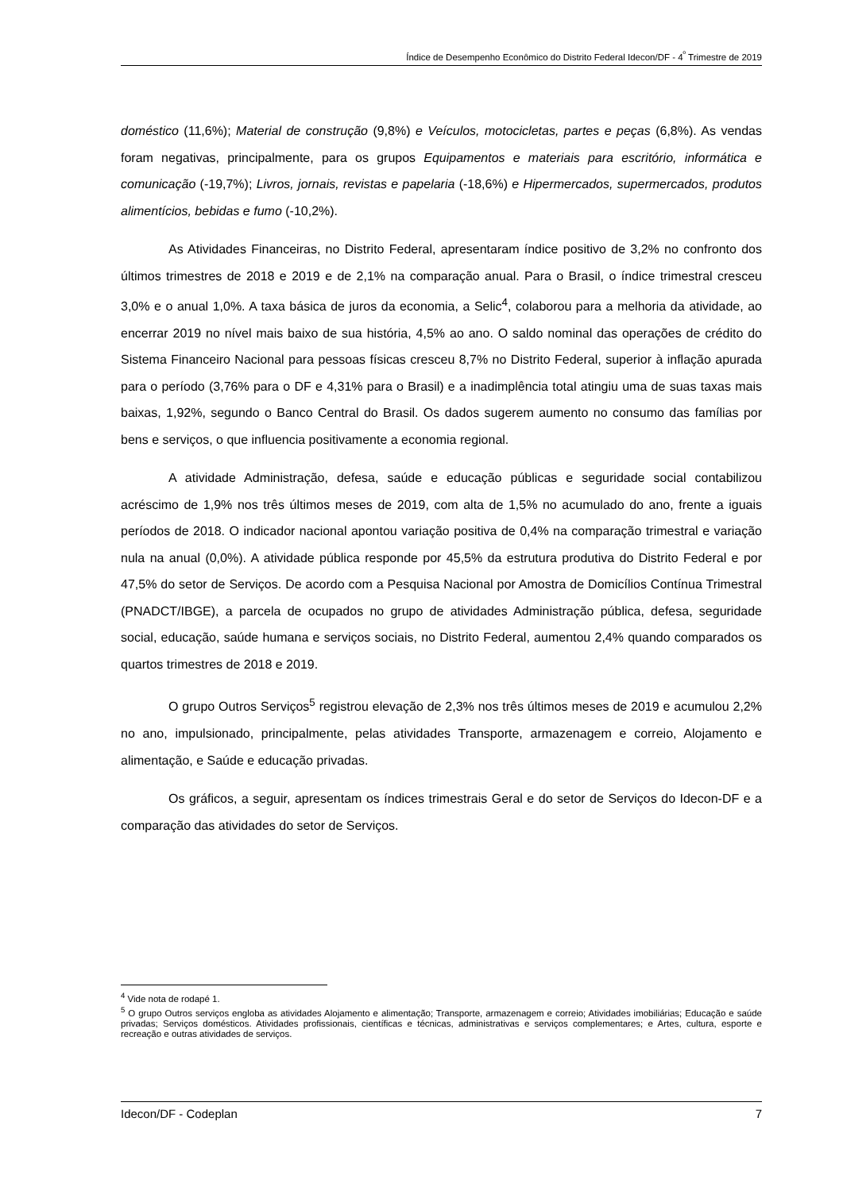Índice de Desempenho Econômico do Distrito Federal Idecon/DF - 4<sup>º</sup> Trimestre de 2019
doméstico (11,6%); Material de construção (9,8%) e Veículos, motocicletas, partes e peças (6,8%). As vendas foram negativas, principalmente, para os grupos Equipamentos e materiais para escritório, informática e comunicação (-19,7%); Livros, jornais, revistas e papelaria (-18,6%) e Hipermercados, supermercados, produtos alimentícios, bebidas e fumo (-10,2%).
As Atividades Financeiras, no Distrito Federal, apresentaram índice positivo de 3,2% no confronto dos últimos trimestres de 2018 e 2019 e de 2,1% na comparação anual. Para o Brasil, o índice trimestral cresceu 3,0% e o anual 1,0%. A taxa básica de juros da economia, a Selic<sup>4</sup>, colaborou para a melhoria da atividade, ao encerrar 2019 no nível mais baixo de sua história, 4,5% ao ano. O saldo nominal das operações de crédito do Sistema Financeiro Nacional para pessoas físicas cresceu 8,7% no Distrito Federal, superior à inflação apurada para o período (3,76% para o DF e 4,31% para o Brasil) e a inadimplência total atingiu uma de suas taxas mais baixas, 1,92%, segundo o Banco Central do Brasil. Os dados sugerem aumento no consumo das famílias por bens e serviços, o que influencia positivamente a economia regional.
A atividade Administração, defesa, saúde e educação públicas e seguridade social contabilizou acréscimo de 1,9% nos três últimos meses de 2019, com alta de 1,5% no acumulado do ano, frente a iguais períodos de 2018. O indicador nacional apontou variação positiva de 0,4% na comparação trimestral e variação nula na anual (0,0%). A atividade pública responde por 45,5% da estrutura produtiva do Distrito Federal e por 47,5% do setor de Serviços. De acordo com a Pesquisa Nacional por Amostra de Domicílios Contínua Trimestral (PNADCT/IBGE), a parcela de ocupados no grupo de atividades Administração pública, defesa, seguridade social, educação, saúde humana e serviços sociais, no Distrito Federal, aumentou 2,4% quando comparados os quartos trimestres de 2018 e 2019.
O grupo Outros Serviços<sup>5</sup> registrou elevação de 2,3% nos três últimos meses de 2019 e acumulou 2,2% no ano, impulsionado, principalmente, pelas atividades Transporte, armazenagem e correio, Alojamento e alimentação, e Saúde e educação privadas.
Os gráficos, a seguir, apresentam os índices trimestrais Geral e do setor de Serviços do Idecon-DF e a comparação das atividades do setor de Serviços.
<sup>4</sup> Vide nota de rodapé 1.
<sup>5</sup> O grupo Outros serviços engloba as atividades Alojamento e alimentação; Transporte, armazenagem e correio; Atividades imobiliárias; Educação e saúde privadas; Serviços domésticos. Atividades profissionais, científicas e técnicas, administrativas e serviços complementares; e Artes, cultura, esporte e recreação e outras atividades de serviços.
Idecon/DF - Codeplan 7